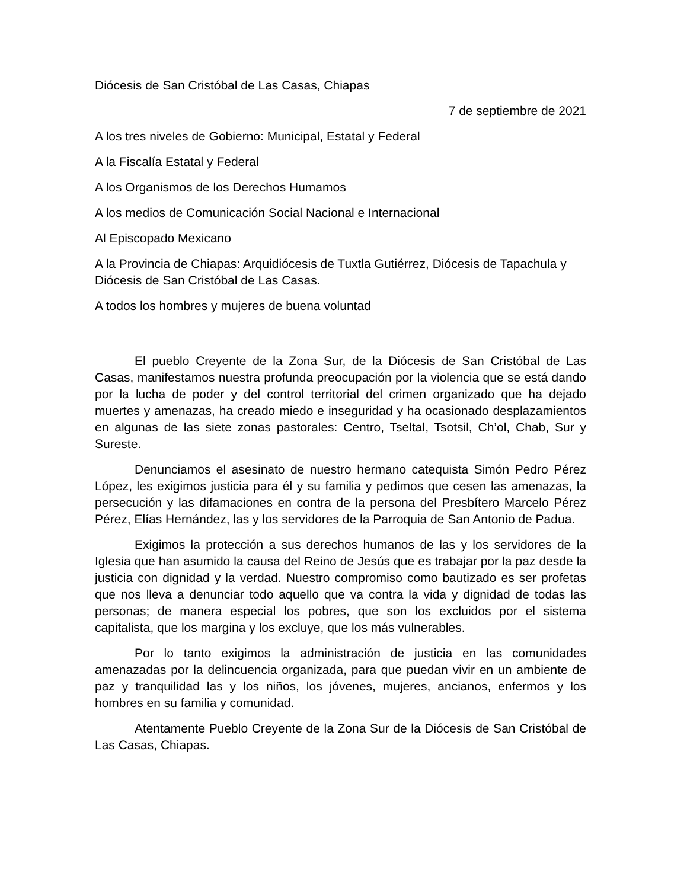Diócesis de San Cristóbal de Las Casas, Chiapas
7 de septiembre de 2021
A los tres niveles de Gobierno: Municipal, Estatal y Federal
A la Fiscalía Estatal y Federal
A los Organismos de los Derechos Humamos
A los medios de Comunicación Social Nacional e Internacional
Al Episcopado Mexicano
A la Provincia de Chiapas: Arquidiócesis de Tuxtla Gutiérrez, Diócesis de Tapachula y Diócesis de San Cristóbal de Las Casas.
A todos los hombres y mujeres de buena voluntad
El pueblo Creyente de la Zona Sur, de la Diócesis de San Cristóbal de Las Casas, manifestamos nuestra profunda preocupación por la violencia que se está dando por la lucha de poder y del control territorial del crimen organizado que ha dejado muertes y amenazas, ha creado miedo e inseguridad y ha ocasionado desplazamientos en algunas de las siete zonas pastorales: Centro, Tseltal, Tsotsil, Ch’ol, Chab, Sur y Sureste.
Denunciamos el asesinato de nuestro hermano catequista Simón Pedro Pérez López, les exigimos justicia para él y su familia y pedimos que cesen las amenazas, la persecución y las difamaciones en contra de la persona del Presbítero Marcelo Pérez Pérez, Elías Hernández, las y los servidores de la Parroquia de San Antonio de Padua.
Exigimos la protección a sus derechos humanos de las y los servidores de la Iglesia que han asumido la causa del Reino de Jesús que es trabajar por la paz desde la justicia con dignidad y la verdad. Nuestro compromiso como bautizado es ser profetas que nos lleva a denunciar todo aquello que va contra la vida y dignidad de todas las personas; de manera especial los pobres, que son los excluidos por el sistema capitalista, que los margina y los excluye, que los más vulnerables.
Por lo tanto exigimos la administración de justicia en las comunidades amenazadas por la delincuencia organizada, para que puedan vivir en un ambiente de paz y tranquilidad las y los niños, los jóvenes, mujeres, ancianos, enfermos y los hombres en su familia y comunidad.
Atentamente Pueblo Creyente de la Zona Sur de la Diócesis de San Cristóbal de Las Casas, Chiapas.